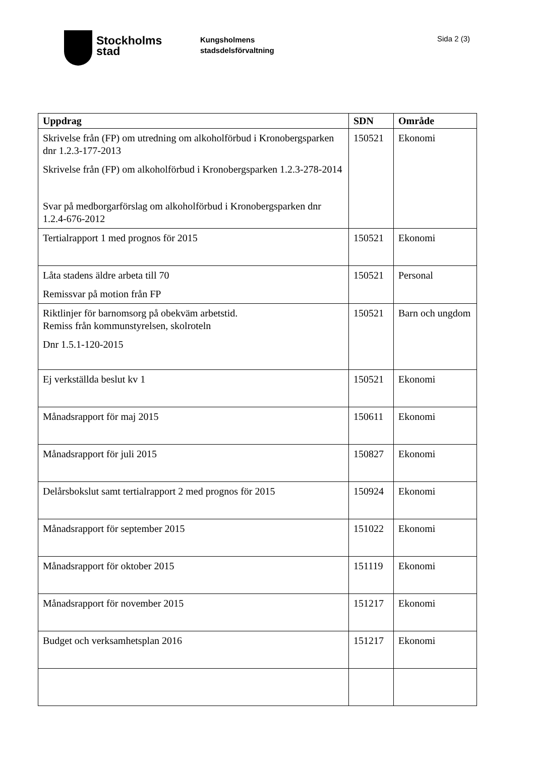Stockholms
stad
Kungsholmens
stadsdelsförvaltning
Sida 2 (3)
| Uppdrag | SDN | Område |
| --- | --- | --- |
| Skrivelse från (FP) om utredning om alkoholförbud i Kronobergsparken dnr 1.2.3-177-2013 Skrivelse från (FP) om alkoholförbud i Kronobergsparken 1.2.3-278-2014 Svar på medborgarförslag om alkoholförbud i Kronobergsparken dnr 1.2.4-676-2012 | 150521 | Ekonomi |
| Tertialrapport 1 med prognos för 2015 | 150521 | Ekonomi |
| Låta stadens äldre arbeta till 70 Remissvar på motion från FP | 150521 | Personal |
| Riktlinjer för barnomsorg på obekväm arbetstid. Remiss från kommunstyrelsen, skolroteln Dnr 1.5.1-120-2015 | 150521 | Barn och ungdom |
| Ej verkställda beslut kv 1 | 150521 | Ekonomi |
| Månadsrapport för maj 2015 | 150611 | Ekonomi |
| Månadsrapport för juli 2015 | 150827 | Ekonomi |
| Delårsbokslut samt tertialrapport 2 med prognos för 2015 | 150924 | Ekonomi |
| Månadsrapport för september 2015 | 151022 | Ekonomi |
| Månadsrapport för oktober 2015 | 151119 | Ekonomi |
| Månadsrapport för november 2015 | 151217 | Ekonomi |
| Budget och verksamhetsplan 2016 | 151217 | Ekonomi |